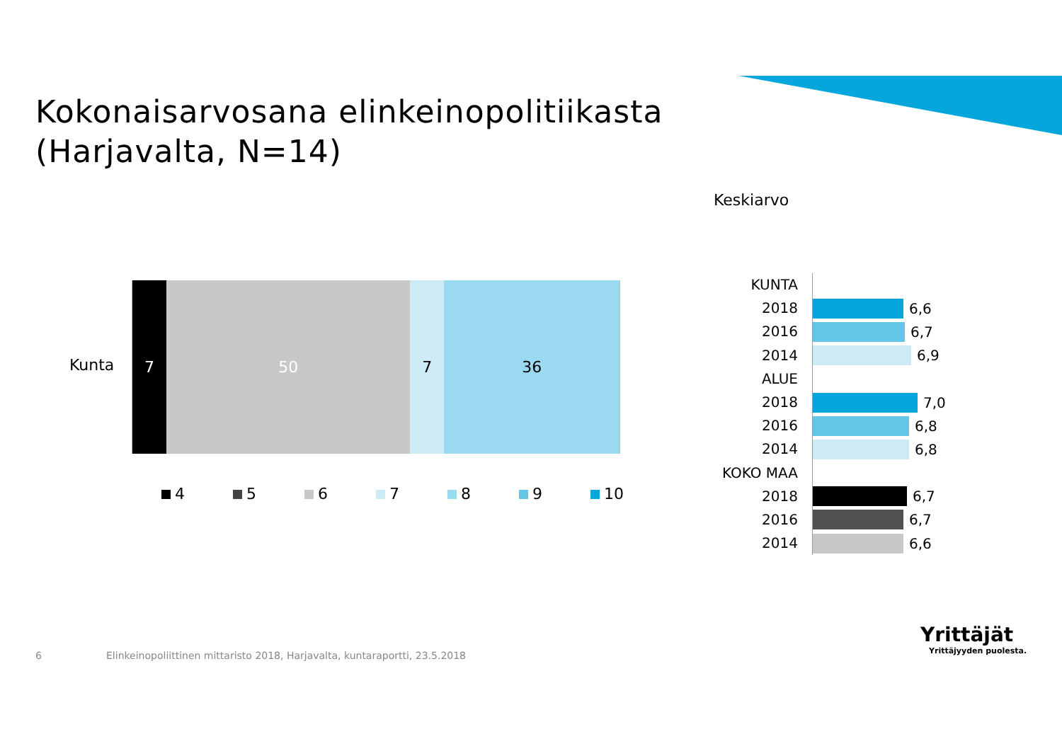Kokonaisarvosana elinkeinopolitiikasta
(Harjavalta, N=14)
Keskiarvo
Kunta
7 50 7 36
4 5 6 7 8 9 10
KUNTA
2018
6,6
2016
6,7
2014
6,9
ALUE
2018
7,0
2016
6,8
2014
6,8
KOKO MAA
2018
6,7
2016
6,7
2014
6,6
6
Elinkeinopoliittinen mittaristo 2018, Harjavalta, kuntaraportti, 23.5.2018
Yrittäjät
Yrittäjyyden puolesta.